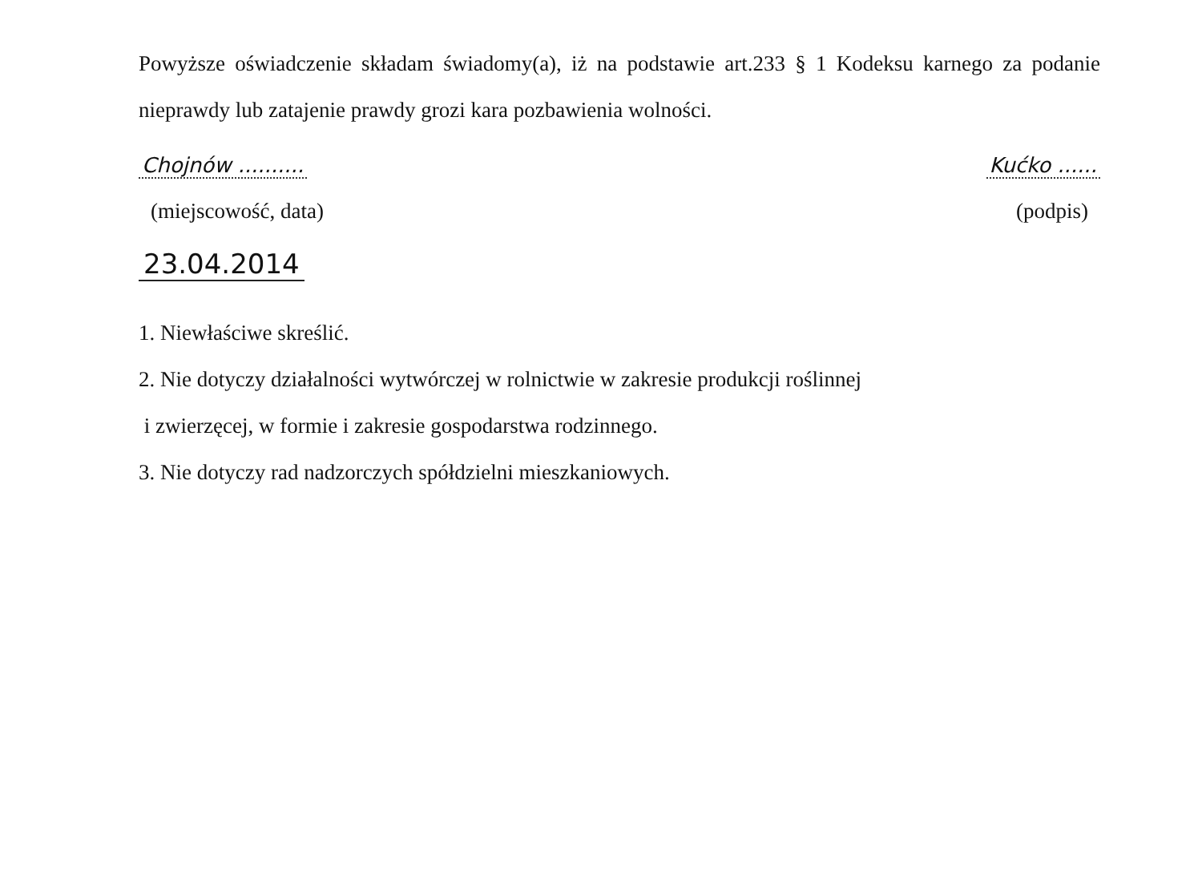Powyższe oświadczenie składam świadomy(a), iż na podstawie art.233 § 1 Kodeksu karnego za podanie nieprawdy lub zatajenie prawdy grozi kara pozbawienia wolności.
Chojnów .......... Kućko ......
(miejscowość, data) (podpis)
23.04.2014
1. Niewłaściwe skreślić.
2. Nie dotyczy działalności wytwórczej w rolnictwie w zakresie produkcji roślinnej
i zwierzęcej, w formie i zakresie gospodarstwa rodzinnego.
3. Nie dotyczy rad nadzorczych spółdzielni mieszkaniowych.